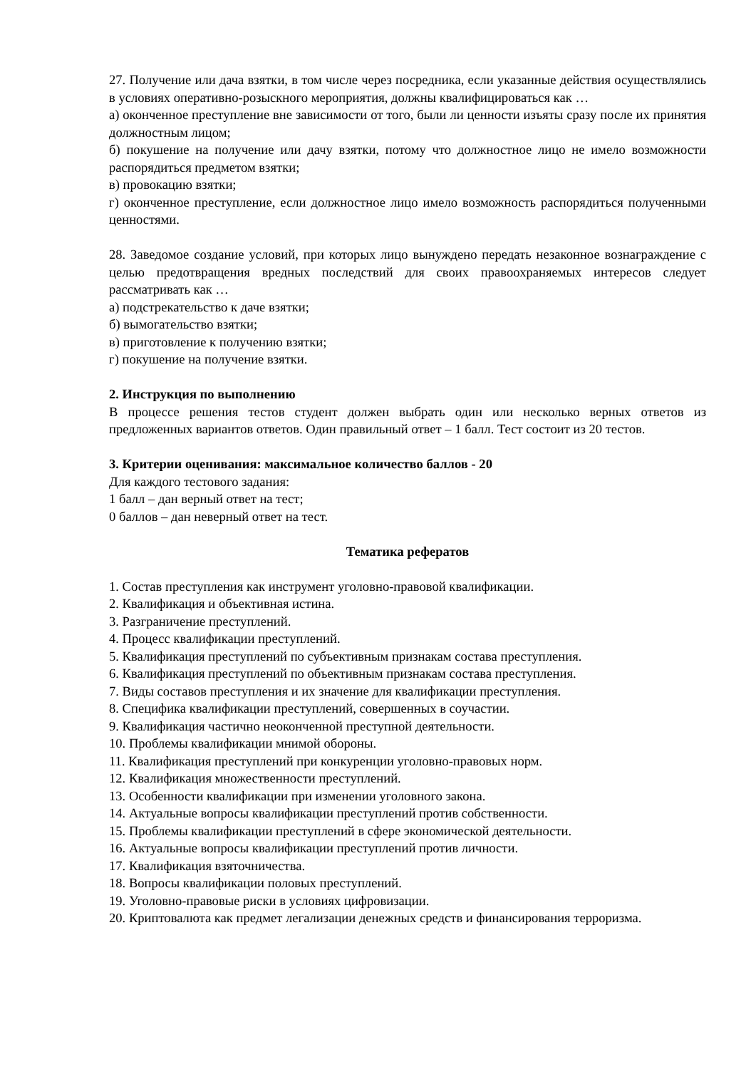27. Получение или дача взятки, в том числе через посредника, если указанные действия осуществлялись в условиях оперативно-розыскного мероприятия, должны квалифицироваться как …
а) оконченное преступление вне зависимости от того, были ли ценности изъяты сразу после их принятия должностным лицом;
б) покушение на получение или дачу взятки, потому что должностное лицо не имело возможности распорядиться предметом взятки;
в) провокацию взятки;
г) оконченное преступление, если должностное лицо имело возможность распорядиться полученными ценностями.
28. Заведомое создание условий, при которых лицо вынуждено передать незаконное вознаграждение с целью предотвращения вредных последствий для своих правоохраняемых интересов следует рассматривать как …
а) подстрекательство к даче взятки;
б) вымогательство взятки;
в) приготовление к получению взятки;
г) покушение на получение взятки.
2. Инструкция по выполнению
В процессе решения тестов студент должен выбрать один или несколько верных ответов из предложенных вариантов ответов. Один правильный ответ – 1 балл. Тест состоит из 20 тестов.
3. Критерии оценивания: максимальное количество баллов - 20
Для каждого тестового задания:
1 балл – дан верный ответ на тест;
0 баллов – дан неверный ответ на тест.
Тематика рефератов
1. Состав преступления как инструмент уголовно-правовой квалификации.
2. Квалификация и объективная истина.
3. Разграничение преступлений.
4. Процесс квалификации преступлений.
5. Квалификация преступлений по субъективным признакам состава преступления.
6. Квалификация преступлений по объективным признакам состава преступления.
7. Виды составов преступления и их значение для квалификации преступления.
8. Специфика квалификации преступлений, совершенных в соучастии.
9. Квалификация частично неоконченной преступной деятельности.
10. Проблемы квалификации мнимой обороны.
11. Квалификация преступлений при конкуренции уголовно-правовых норм.
12. Квалификация множественности преступлений.
13. Особенности квалификации при изменении уголовного закона.
14. Актуальные вопросы квалификации преступлений против собственности.
15. Проблемы квалификации преступлений в сфере экономической деятельности.
16. Актуальные вопросы квалификации преступлений против личности.
17. Квалификация взяточничества.
18. Вопросы квалификации половых преступлений.
19. Уголовно-правовые риски в условиях цифровизации.
20. Криптовалюта как предмет легализации денежных средств и финансирования терроризма.